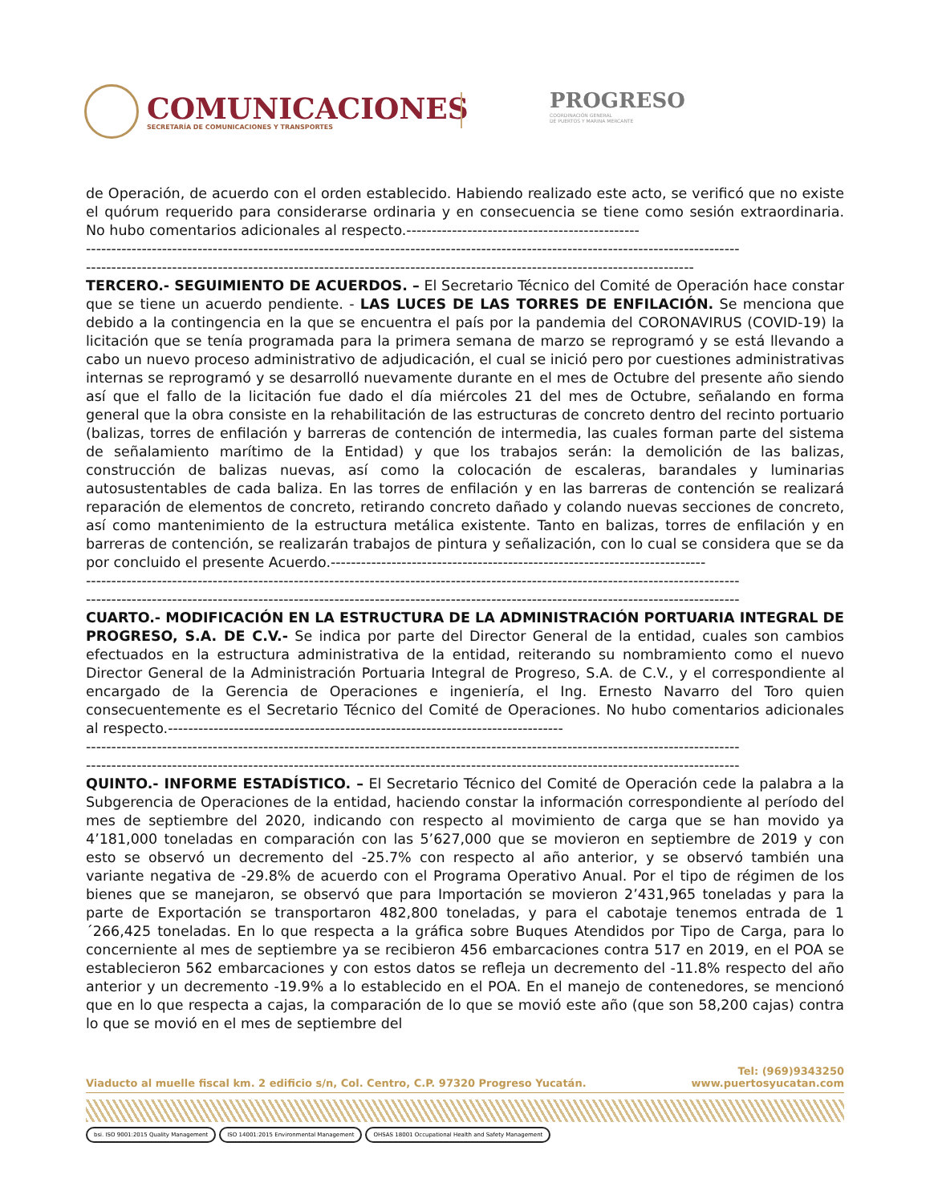COMUNICACIONES
SECRETARÍA DE COMUNICACIONES Y TRANSPORTES
PROGRESO
COORDINACIÓN GENERAL
DE PUERTOS Y MARINA MERCANTE
de Operación, de acuerdo con el orden establecido. Habiendo realizado este acto, se verificó que no existe el quórum requerido para considerarse ordinaria y en consecuencia se tiene como sesión extraordinaria. No hubo comentarios adicionales al respecto.----------------------------------------------
---------------------------------------------------------------------------------------------------------------------------------
------------------------------------------------------------------------------------------------------------------------
TERCERO.- SEGUIMIENTO DE ACUERDOS. – El Secretario Técnico del Comité de Operación hace constar que se tiene un acuerdo pendiente. - LAS LUCES DE LAS TORRES DE ENFILACIÓN. Se menciona que debido a la contingencia en la que se encuentra el país por la pandemia del CORONAVIRUS (COVID-19) la licitación que se tenía programada para la primera semana de marzo se reprogramó y se está llevando a cabo un nuevo proceso administrativo de adjudicación, el cual se inició pero por cuestiones administrativas internas se reprogramó y se desarrolló nuevamente durante en el mes de Octubre del presente año siendo así que el fallo de la licitación fue dado el día miércoles 21 del mes de Octubre, señalando en forma general que la obra consiste en la rehabilitación de las estructuras de concreto dentro del recinto portuario (balizas, torres de enfilación y barreras de contención de intermedia, las cuales forman parte del sistema de señalamiento marítimo de la Entidad) y que los trabajos serán: la demolición de las balizas, construcción de balizas nuevas, así como la colocación de escaleras, barandales y luminarias autosustentables de cada baliza. En las torres de enfilación y en las barreras de contención se realizará reparación de elementos de concreto, retirando concreto dañado y colando nuevas secciones de concreto, así como mantenimiento de la estructura metálica existente. Tanto en balizas, torres de enfilación y en barreras de contención, se realizarán trabajos de pintura y señalización, con lo cual se considera que se da por concluido el presente Acuerdo.--------------------------------------------------------------------------
---------------------------------------------------------------------------------------------------------------------------------
---------------------------------------------------------------------------------------------------------------------------------
CUARTO.- MODIFICACIÓN EN LA ESTRUCTURA DE LA ADMINISTRACIÓN PORTUARIA INTEGRAL DE PROGRESO, S.A. DE C.V.- Se indica por parte del Director General de la entidad, cuales son cambios efectuados en la estructura administrativa de la entidad, reiterando su nombramiento como el nuevo Director General de la Administración Portuaria Integral de Progreso, S.A. de C.V., y el correspondiente al encargado de la Gerencia de Operaciones e ingeniería, el Ing. Ernesto Navarro del Toro quien consecuentemente es el Secretario Técnico del Comité de Operaciones. No hubo comentarios adicionales al respecto.------------------------------------------------------------------------------
---------------------------------------------------------------------------------------------------------------------------------
---------------------------------------------------------------------------------------------------------------------------------
QUINTO.- INFORME ESTADÍSTICO. – El Secretario Técnico del Comité de Operación cede la palabra a la Subgerencia de Operaciones de la entidad, haciendo constar la información correspondiente al período del mes de septiembre del 2020, indicando con respecto al movimiento de carga que se han movido ya 4’181,000 toneladas en comparación con las 5’627,000 que se movieron en septiembre de 2019 y con esto se observó un decremento del -25.7% con respecto al año anterior, y se observó también una variante negativa de -29.8% de acuerdo con el Programa Operativo Anual. Por el tipo de régimen de los bienes que se manejaron, se observó que para Importación se movieron 2’431,965 toneladas y para la parte de Exportación se transportaron 482,800 toneladas, y para el cabotaje tenemos entrada de 1´266,425 toneladas. En lo que respecta a la gráfica sobre Buques Atendidos por Tipo de Carga, para lo concerniente al mes de septiembre ya se recibieron 456 embarcaciones contra 517 en 2019, en el POA se establecieron 562 embarcaciones y con estos datos se refleja un decremento del -11.8% respecto del año anterior y un decremento -19.9% a lo establecido en el POA. En el manejo de contenedores, se mencionó que en lo que respecta a cajas, la comparación de lo que se movió este año (que son 58,200 cajas) contra lo que se movió en el mes de septiembre del
Viaducto al muelle fiscal km. 2 edificio s/n, Col. Centro, C.P. 97320 Progreso Yucatán.
Tel: (969)9343250
www.puertosyucatan.com
bsi. ISO 9001:2015 Quality Management
ISO 14001:2015 Environmental Management
OHSAS 18001 Occupational Health and Safety Management